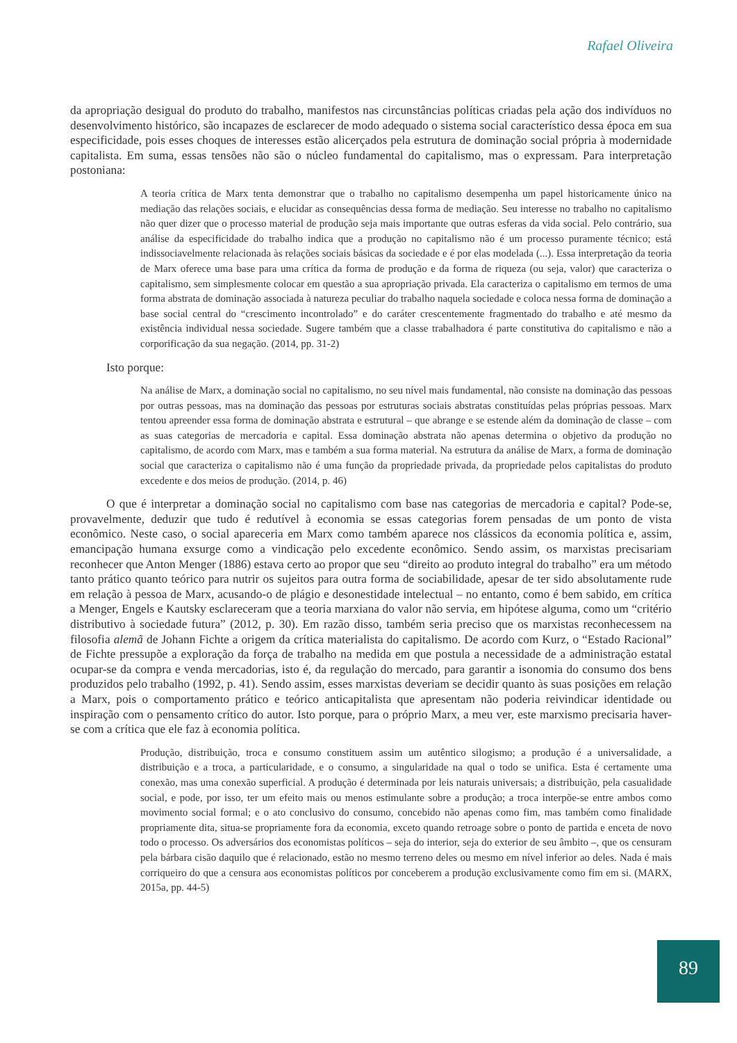Rafael Oliveira
da apropriação desigual do produto do trabalho, manifestos nas circunstâncias políticas criadas pela ação dos indivíduos no desenvolvimento histórico, são incapazes de esclarecer de modo adequado o sistema social característico dessa época em sua especificidade, pois esses choques de interesses estão alicerçados pela estrutura de dominação social própria à modernidade capitalista. Em suma, essas tensões não são o núcleo fundamental do capitalismo, mas o expressam. Para interpretação postoniana:
A teoria crítica de Marx tenta demonstrar que o trabalho no capitalismo desempenha um papel historicamente único na mediação das relações sociais, e elucidar as consequências dessa forma de mediação. Seu interesse no trabalho no capitalismo não quer dizer que o processo material de produção seja mais importante que outras esferas da vida social. Pelo contrário, sua análise da especificidade do trabalho indica que a produção no capitalismo não é um processo puramente técnico; está indissociavelmente relacionada às relações sociais básicas da sociedade e é por elas modelada (...). Essa interpretação da teoria de Marx oferece uma base para uma crítica da forma de produção e da forma de riqueza (ou seja, valor) que caracteriza o capitalismo, sem simplesmente colocar em questão a sua apropriação privada. Ela caracteriza o capitalismo em termos de uma forma abstrata de dominação associada à natureza peculiar do trabalho naquela sociedade e coloca nessa forma de dominação a base social central do “crescimento incontrolado” e do caráter crescentemente fragmentado do trabalho e até mesmo da existência individual nessa sociedade. Sugere também que a classe trabalhadora é parte constitutiva do capitalismo e não a corporificação da sua negação. (2014, pp. 31-2)
Isto porque:
Na análise de Marx, a dominação social no capitalismo, no seu nível mais fundamental, não consiste na dominação das pessoas por outras pessoas, mas na dominação das pessoas por estruturas sociais abstratas constituídas pelas próprias pessoas. Marx tentou apreender essa forma de dominação abstrata e estrutural – que abrange e se estende além da dominação de classe – com as suas categorias de mercadoria e capital. Essa dominação abstrata não apenas determina o objetivo da produção no capitalismo, de acordo com Marx, mas e também a sua forma material. Na estrutura da análise de Marx, a forma de dominação social que caracteriza o capitalismo não é uma função da propriedade privada, da propriedade pelos capitalistas do produto excedente e dos meios de produção. (2014, p. 46)
O que é interpretar a dominação social no capitalismo com base nas categorias de mercadoria e capital? Pode-se, provavelmente, deduzir que tudo é redutível à economia se essas categorias forem pensadas de um ponto de vista econômico. Neste caso, o social apareceria em Marx como também aparece nos clássicos da economia política e, assim, emancipação humana exsurge como a vindicação pelo excedente econômico. Sendo assim, os marxistas precisariam reconhecer que Anton Menger (1886) estava certo ao propor que seu “direito ao produto integral do trabalho” era um método tanto prático quanto teórico para nutrir os sujeitos para outra forma de sociabilidade, apesar de ter sido absolutamente rude em relação à pessoa de Marx, acusando-o de plágio e desonestidade intelectual – no entanto, como é bem sabido, em crítica a Menger, Engels e Kautsky esclareceram que a teoria marxiana do valor não servia, em hipótese alguma, como um “critério distributivo à sociedade futura” (2012, p. 30). Em razão disso, também seria preciso que os marxistas reconhecessem na filosofia alemã de Johann Fichte a origem da crítica materialista do capitalismo. De acordo com Kurz, o “Estado Racional” de Fichte pressupõe a exploração da força de trabalho na medida em que postula a necessidade de a administração estatal ocupar-se da compra e venda mercadorias, isto é, da regulação do mercado, para garantir a isonomia do consumo dos bens produzidos pelo trabalho (1992, p. 41). Sendo assim, esses marxistas deveriam se decidir quanto às suas posições em relação a Marx, pois o comportamento prático e teórico anticapitalista que apresentam não poderia reivindicar identidade ou inspiração com o pensamento crítico do autor. Isto porque, para o próprio Marx, a meu ver, este marxismo precisaria haver-se com a crítica que ele faz à economia política.
Produção, distribuição, troca e consumo constituem assim um autêntico silogismo; a produção é a universalidade, a distribuição e a troca, a particularidade, e o consumo, a singularidade na qual o todo se unifica. Esta é certamente uma conexão, mas uma conexão superficial. A produção é determinada por leis naturais universais; a distribuição, pela casualidade social, e pode, por isso, ter um efeito mais ou menos estimulante sobre a produção; a troca interpõe-se entre ambos como movimento social formal; e o ato conclusivo do consumo, concebido não apenas como fim, mas também como finalidade propriamente dita, situa-se propriamente fora da economia, exceto quando retroage sobre o ponto de partida e enceta de novo todo o processo. Os adversários dos economistas políticos – seja do interior, seja do exterior de seu âmbito –, que os censuram pela bárbara cisão daquilo que é relacionado, estão no mesmo terreno deles ou mesmo em nível inferior ao deles. Nada é mais corriqueiro do que a censura aos economistas políticos por conceberem a produção exclusivamente como fim em si. (MARX, 2015a, pp. 44-5)
89